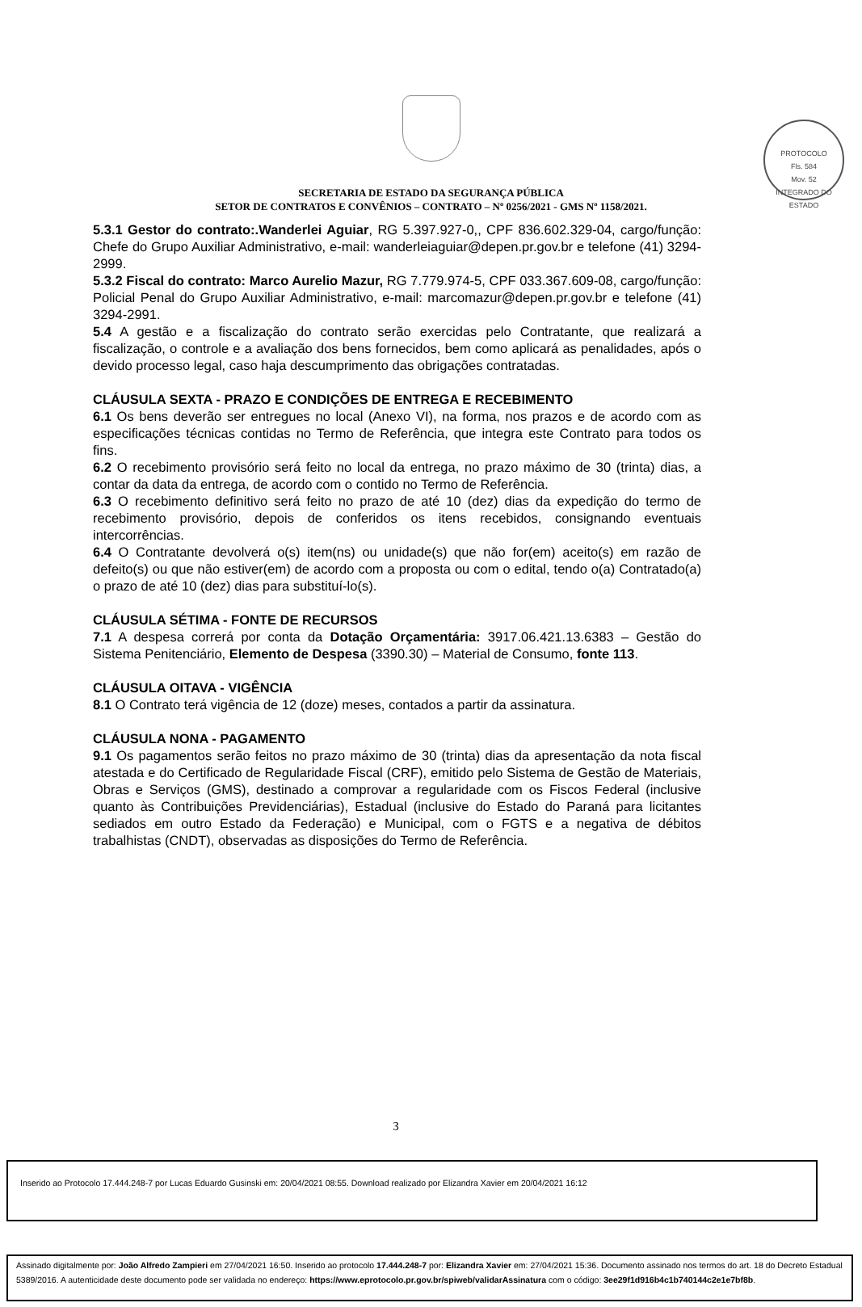PROTOCOLO
Fls. 584
Mov. 52
INTEGRADO DO ESTADO
SECRETARIA DE ESTADO DA SEGURANÇA PÚBLICA
SETOR DE CONTRATOS E CONVÊNIOS – CONTRATO – Nº 0256/2021 - GMS Nº 1158/2021.
5.3.1 Gestor do contrato:.Wanderlei Aguiar, RG 5.397.927-0,, CPF 836.602.329-04, cargo/função: Chefe do Grupo Auxiliar Administrativo, e-mail: wanderleiaguiar@depen.pr.gov.br e telefone (41) 3294-2999.
5.3.2 Fiscal do contrato: Marco Aurelio Mazur, RG 7.779.974-5, CPF 033.367.609-08, cargo/função: Policial Penal do Grupo Auxiliar Administrativo, e-mail: marcomazur@depen.pr.gov.br e telefone (41) 3294-2991.
5.4 A gestão e a fiscalização do contrato serão exercidas pelo Contratante, que realizará a fiscalização, o controle e a avaliação dos bens fornecidos, bem como aplicará as penalidades, após o devido processo legal, caso haja descumprimento das obrigações contratadas.
CLÁUSULA SEXTA - PRAZO E CONDIÇÕES DE ENTREGA E RECEBIMENTO
6.1 Os bens deverão ser entregues no local (Anexo VI), na forma, nos prazos e de acordo com as especificações técnicas contidas no Termo de Referência, que integra este Contrato para todos os fins.
6.2 O recebimento provisório será feito no local da entrega, no prazo máximo de 30 (trinta) dias, a contar da data da entrega, de acordo com o contido no Termo de Referência.
6.3 O recebimento definitivo será feito no prazo de até 10 (dez) dias da expedição do termo de recebimento provisório, depois de conferidos os itens recebidos, consignando eventuais intercorrências.
6.4 O Contratante devolverá o(s) item(ns) ou unidade(s) que não for(em) aceito(s) em razão de defeito(s) ou que não estiver(em) de acordo com a proposta ou com o edital, tendo o(a) Contratado(a) o prazo de até 10 (dez) dias para substituí-lo(s).
CLÁUSULA SÉTIMA - FONTE DE RECURSOS
7.1 A despesa correrá por conta da Dotação Orçamentária: 3917.06.421.13.6383 – Gestão do Sistema Penitenciário, Elemento de Despesa (3390.30) – Material de Consumo, fonte 113.
CLÁUSULA OITAVA - VIGÊNCIA
8.1 O Contrato terá vigência de 12 (doze) meses, contados a partir da assinatura.
CLÁUSULA NONA - PAGAMENTO
9.1 Os pagamentos serão feitos no prazo máximo de 30 (trinta) dias da apresentação da nota fiscal atestada e do Certificado de Regularidade Fiscal (CRF), emitido pelo Sistema de Gestão de Materiais, Obras e Serviços (GMS), destinado a comprovar a regularidade com os Fiscos Federal (inclusive quanto às Contribuições Previdenciárias), Estadual (inclusive do Estado do Paraná para licitantes sediados em outro Estado da Federação) e Municipal, com o FGTS e a negativa de débitos trabalhistas (CNDT), observadas as disposições do Termo de Referência.
3
Inserido ao Protocolo 17.444.248-7 por Lucas Eduardo Gusinski em: 20/04/2021 08:55. Download realizado por Elizandra Xavier em 20/04/2021 16:12
Assinado digitalmente por: João Alfredo Zampieri em 27/04/2021 16:50. Inserido ao protocolo 17.444.248-7 por: Elizandra Xavier em: 27/04/2021 15:36. Documento assinado nos termos do art. 18 do Decreto Estadual 5389/2016. A autenticidade deste documento pode ser validada no endereço: https://www.eprotocolo.pr.gov.br/spiweb/validarAssinatura com o código: 3ee29f1d916b4c1b740144c2e1e7bf8b.